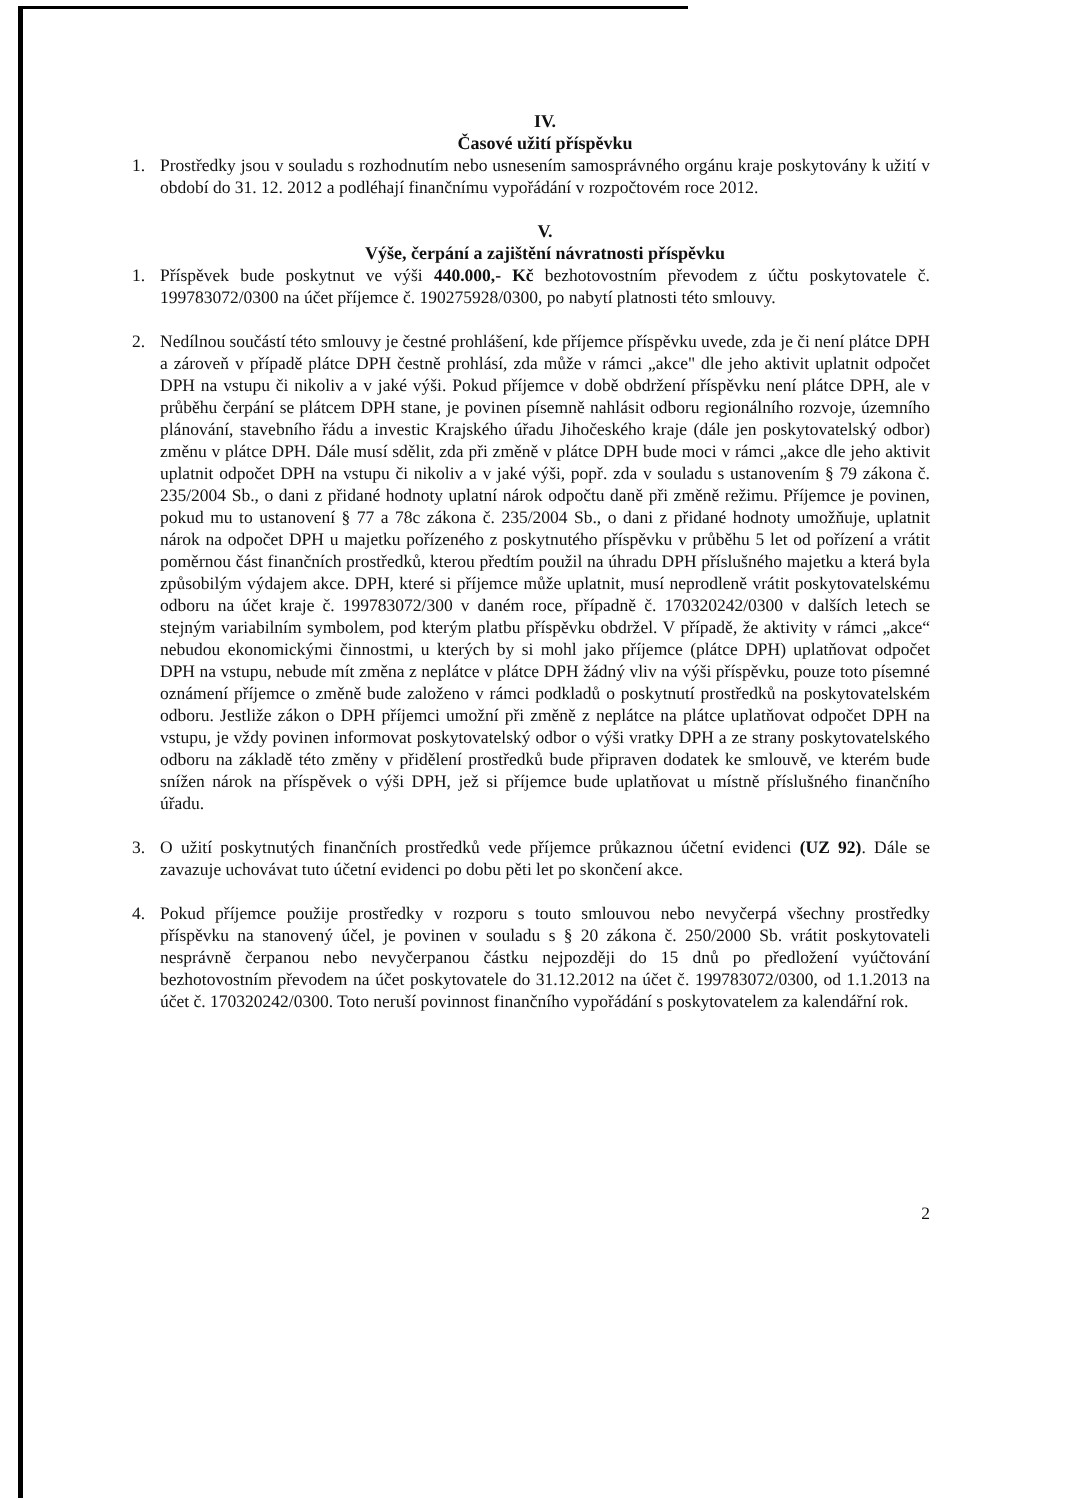IV.
Časové užití příspěvku
1. Prostředky jsou v souladu s rozhodnutím nebo usnesením samosprávného orgánu kraje poskytovány k užití v období do 31. 12. 2012 a podléhají finančnímu vypořádání v rozpočtovém roce 2012.
V.
Výše, čerpání a zajištění návratnosti příspěvku
1. Příspěvek bude poskytnut ve výši 440.000,- Kč bezhotovostním převodem z účtu poskytovatele č. 199783072/0300 na účet příjemce č. 190275928/0300, po nabytí platnosti této smlouvy.
2. Nedílnou součástí této smlouvy je čestné prohlášení, kde příjemce příspěvku uvede, zda je či není plátce DPH a zároveň v případě plátce DPH čestně prohlásí, zda může v rámci „akce" dle jeho aktivit uplatnit odpočet DPH na vstupu či nikoliv a v jaké výši. Pokud příjemce v době obdržení příspěvku není plátce DPH, ale v průběhu čerpání se plátcem DPH stane, je povinen písemně nahlásit odboru regionálního rozvoje, územního plánování, stavebního řádu a investic Krajského úřadu Jihočeského kraje (dále jen poskytovatelský odbor) změnu v plátce DPH. Dále musí sdělit, zda při změně v plátce DPH bude moci v rámci „akce dle jeho aktivit uplatnit odpočet DPH na vstupu či nikoliv a v jaké výši, popř. zda v souladu s ustanovením § 79 zákona č. 235/2004 Sb., o dani z přidané hodnoty uplatní nárok odpočtu daně při změně režimu. Příjemce je povinen, pokud mu to ustanovení § 77 a 78c zákona č. 235/2004 Sb., o dani z přidané hodnoty umožňuje, uplatnit nárok na odpočet DPH u majetku pořízeného z poskytnutého příspěvku v průběhu 5 let od pořízení a vrátit poměrnou část finančních prostředků, kterou předtím použil na úhradu DPH příslušného majetku a která byla způsobilým výdajem akce. DPH, které si příjemce může uplatnit, musí neprodleně vrátit poskytovatelskému odboru na účet kraje č. 199783072/300 v daném roce, případně č. 170320242/0300 v dalších letech se stejným variabilním symbolem, pod kterým platbu příspěvku obdržel. V případě, že aktivity v rámci „akce“ nebudou ekonomickými činnostmi, u kterých by si mohl jako příjemce (plátce DPH) uplatňovat odpočet DPH na vstupu, nebude mít změna z neplátce v plátce DPH žádný vliv na výši příspěvku, pouze toto písemné oznámení příjemce o změně bude založeno v rámci podkladů o poskytnutí prostředků na poskytovatelském odboru. Jestliže zákon o DPH příjemci umožní při změně z neplátce na plátce uplatňovat odpočet DPH na vstupu, je vždy povinen informovat poskytovatelský odbor o výši vratky DPH a ze strany poskytovatelského odboru na základě této změny v přidělení prostředků bude připraven dodatek ke smlouvě, ve kterém bude snížen nárok na příspěvek o výši DPH, jež si příjemce bude uplatňovat u místně příslušného finančního úřadu.
3. O užití poskytnutých finančních prostředků vede příjemce průkaznou účetní evidenci (UZ 92). Dále se zavazuje uchovávat tuto účetní evidenci po dobu pěti let po skončení akce.
4. Pokud příjemce použije prostředky v rozporu s touto smlouvou nebo nevyčerpá všechny prostředky příspěvku na stanovený účel, je povinen v souladu s § 20 zákona č. 250/2000 Sb. vrátit poskytovateli nesprávně čerpanou nebo nevyčerpanou částku nejpozději do 15 dnů po předložení vyúčtování bezhotovostním převodem na účet poskytovatele do 31.12.2012 na účet č. 199783072/0300, od 1.1.2013 na účet č. 170320242/0300. Toto neruší povinnost finančního vypořádání s poskytovatelem za kalendářní rok.
2